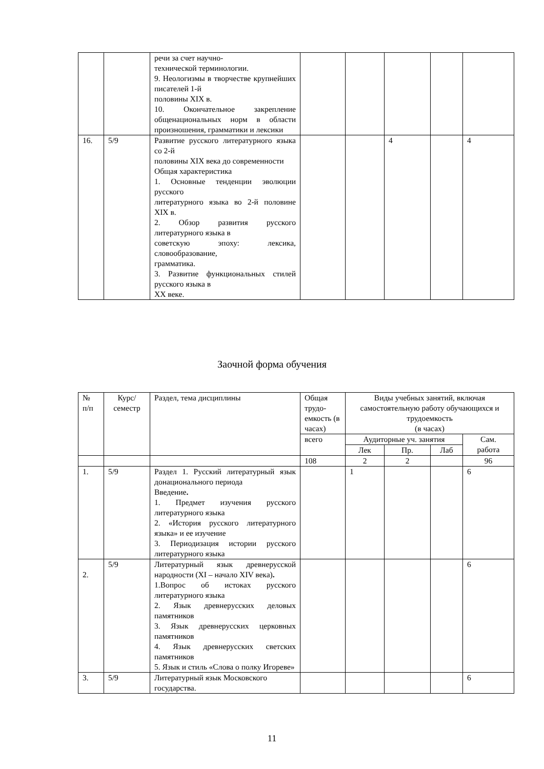| | | речи за счет научно- технической терминологии. 9. Неологизмы в творчестве крупнейших писателей 1-й половины XIX в. 10. Окончательное закрепление общенациональных норм в области произношения, грамматики и лексики | | | | | |
| 16. | 5/9 | Развитие русского литературного языка со 2-й половины XIX века до современности Общая характеристика 1. Основные тенденции эволюции русского литературного языка во 2-й половине XIX в. 2. Обзор развития русского литературного языка в советскую эпоху: лексика, словообразование, грамматика. 3. Развитие функциональных стилей русского языка в XX веке. | | | 4 | | 4 |
Заочной форма обучения
| № п/п | Курс/ семестр | Раздел, тема дисциплины | Общая трудо-емкость (в часах) | Виды учебных занятий, включая самостоятельную работу обучающихся и трудоемкость (в часах) | | | |
| | | | всего | Аудиторные уч. занятия | | | Сам. работа |
| | | | | Лек | Пр. | Лаб | |
| | | | 108 | 2 | 2 | | 96 |
| 1. | 5/9 | Раздел 1. Русский литературный язык донационального периода Введение . 1. Предмет изучения русского литературного языка 2. «История русского литературного языка» и ее изучение 3. Периодизация истории русского литературного языка | | 1 | | | 6 |
| 2. | 5/9 | Литературный язык древнерусской народности (XI – начало XIV века) . 1.Вопрос об истоках русского литературного языка 2. Язык древнерусских деловых памятников 3. Язык древнерусских церковных памятников 4. Язык древнерусских светских памятников 5. Язык и стиль «Слова о полку Игореве» | | | | | 6 |
| 3. | 5/9 | Литературный язык Московского государства. | | | | | 6 |
11